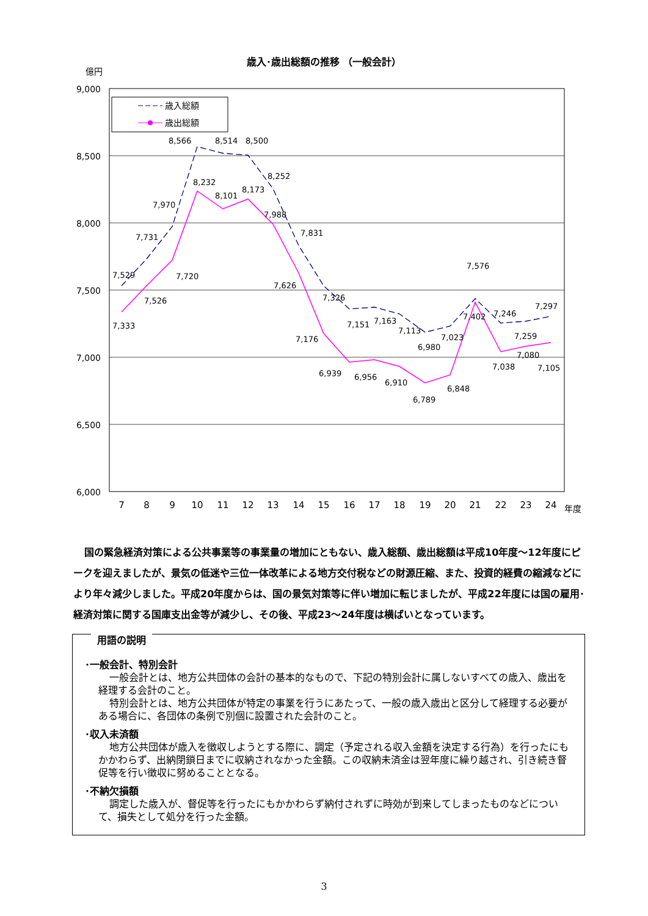歳入･歳出総額の推移 （一般会計）
億円
9,000
8,500
8,000
7,500
7,000
6,500
6,000
歳入総額
歳出総額
7,529
7,731
7,970
8,566
8,514
8,500
8,252
7,831
7,326
7,151
7,163
7,113
6,980
7,023
7,576
7,246
7,297
7,333
7,526
7,720
8,232
8,101
8,173
7,988
7,626
7,176
6,939
6,956
6,910
6,789
6,848
7,402
7,038
7,259
7,080
7,105
7
8
9
10
11
12
13
14
15
16
17
18
19
20
21
22
23
24
年度
国の緊急経済対策による公共事業等の事業量の増加にともない、歳入総額、歳出総額は平成10年度～12年度にピークを迎えましたが、景気の低迷や三位一体改革による地方交付税などの財源圧縮、また、投資的経費の縮減などにより年々減少しました。平成20年度からは、国の景気対策等に伴い増加に転じましたが、平成22年度には国の雇用･経済対策に関する国庫支出金等が減少し、その後、平成23～24年度は横ばいとなっています。
用語の説明
･一般会計、特別会計
一般会計とは、地方公共団体の会計の基本的なもので、下記の特別会計に属しないすべての歳入、歳出を経理する会計のこと。
特別会計とは、地方公共団体が特定の事業を行うにあたって、一般の歳入歳出と区分して経理する必要がある場合に、各団体の条例で別個に設置された会計のこと。
･収入未済額
地方公共団体が歳入を徴収しようとする際に、調定（予定される収入金額を決定する行為）を行ったにもかかわらず、出納閉鎖日までに収納されなかった金額。この収納未済金は翌年度に繰り越され、引き続き督促等を行い徴収に努めることとなる。
･不納欠損額
調定した歳入が、督促等を行ったにもかかわらず納付されずに時効が到来してしまったものなどについて、損失として処分を行った金額。
3